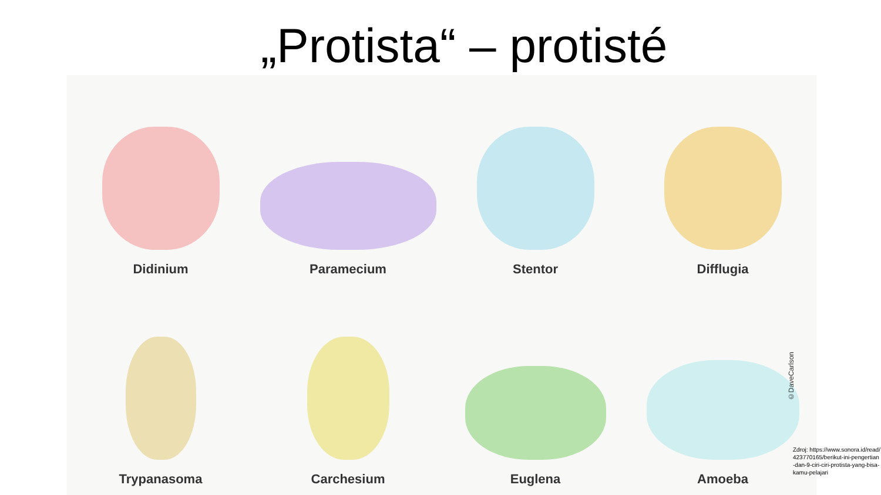„Protista“ – protisté
Didinium
Paramecium
Stentor
Difflugia
Trypanasoma
Carchesium
Euglena
Amoeba
©DaveCarlson
Zdroj: https://www.sonora.id/read/423770165/berikut-ini-pengertian-dan-9-ciri-ciri-protista-yang-bisa-kamu-pelajari